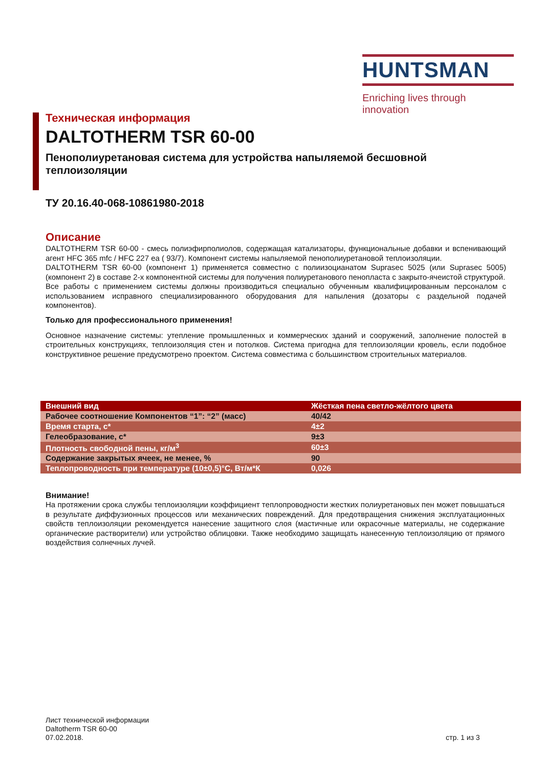HUNTSMAN
Enriching lives through innovation
Техническая информация
DALTOTHERM TSR 60-00
Пенополиуретановая система для устройства напыляемой бесшовной теплоизоляции
ТУ 20.16.40-068-10861980-2018
Описание
DALTOTHERM TSR 60-00 - смесь полиэфирполиолов, содержащая катализаторы, функциональные добавки и вспенивающий агент HFC 365 mfc / HFC 227 ea ( 93/7). Компонент системы напыляемой пенополиуретановой теплоизоляции.
DALTOTHERM TSR 60-00 (компонент 1) применяется совместно с полиизоцианатом Suprasec 5025 (или Suprasec 5005) (компонент 2) в составе 2-х компонентной системы для получения полиуретанового пенопласта с закрыто-ячеистой структурой.
Все работы с применением системы должны производиться специально обученным квалифицированным персоналом с использованием исправного специализированного оборудования для напыления (дозаторы с раздельной подачей компонентов).
Только для профессионального применения!
Основное назначение системы: утепление промышленных и коммерческих зданий и сооружений, заполнение полостей в строительных конструкциях, теплоизоляция стен и потолков. Система пригодна для теплоизоляции кровель, если подобное конструктивное решение предусмотрено проектом. Система совместима с большинством строительных материалов.
| Внешний вид | Жёсткая пена светло-жёлтого цвета |
| Рабочее соотношение Компонентов “1”: “2” (масс) | 40/42 |
| Время старта, с* | 4±2 |
| Гелеобразование, с* | 9±3 |
| Плотность свободной пены, кг/м<sup>3</sup> | 60±3 |
| Содержание закрытых ячеек, не менее, % | 90 |
| Теплопроводность при температуре (10±0,5)°С, Вт/м*К | 0,026 |
Внимание!
На протяжении срока службы теплоизоляции коэффициент теплопроводности жестких полиуретановых пен может повышаться в результате диффузионных процессов или механических повреждений. Для предотвращения снижения эксплуатационных свойств теплоизоляции рекомендуется нанесение защитного слоя (мастичные или окрасочные материалы, не содержание органические растворители) или устройство облицовки. Также необходимо защищать нанесенную теплоизоляцию от прямого воздействия солнечных лучей.
Лист технической информации
Daltotherm TSR 60-00
07.02.2018.
стр. 1 из 3